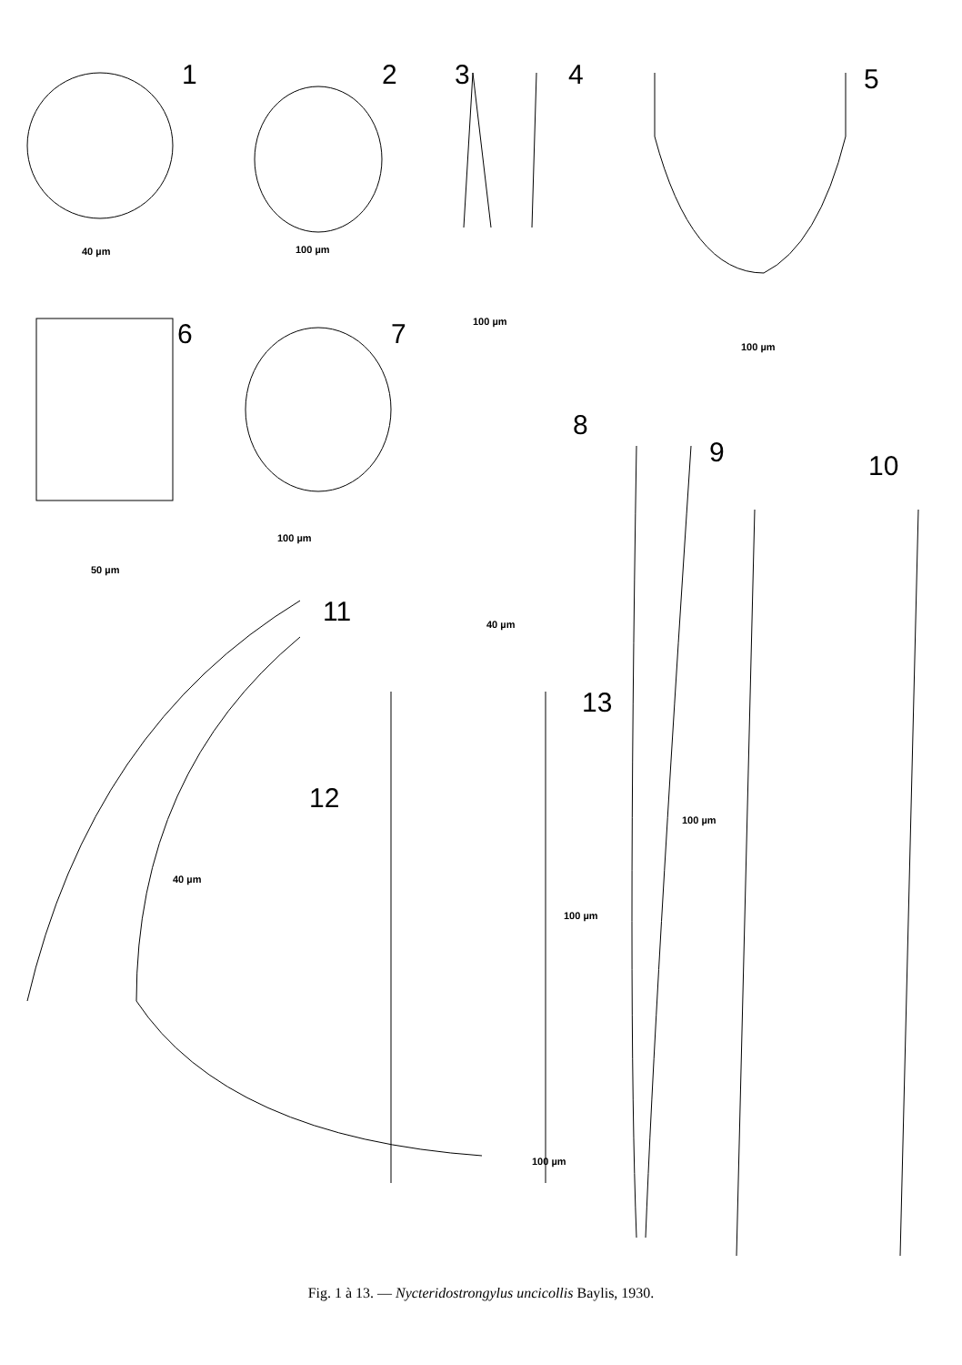1 2 3 4 5
40 µm 100 µm
100 µm
100 µm
6 7
8
9 10
100 µm
50 µm
11 40 µm
13
12
100 µm
40 µm
100 µm
100 µm
Fig. 1 à 13. — Nycteridostrongylus uncicollis Baylis, 1930.